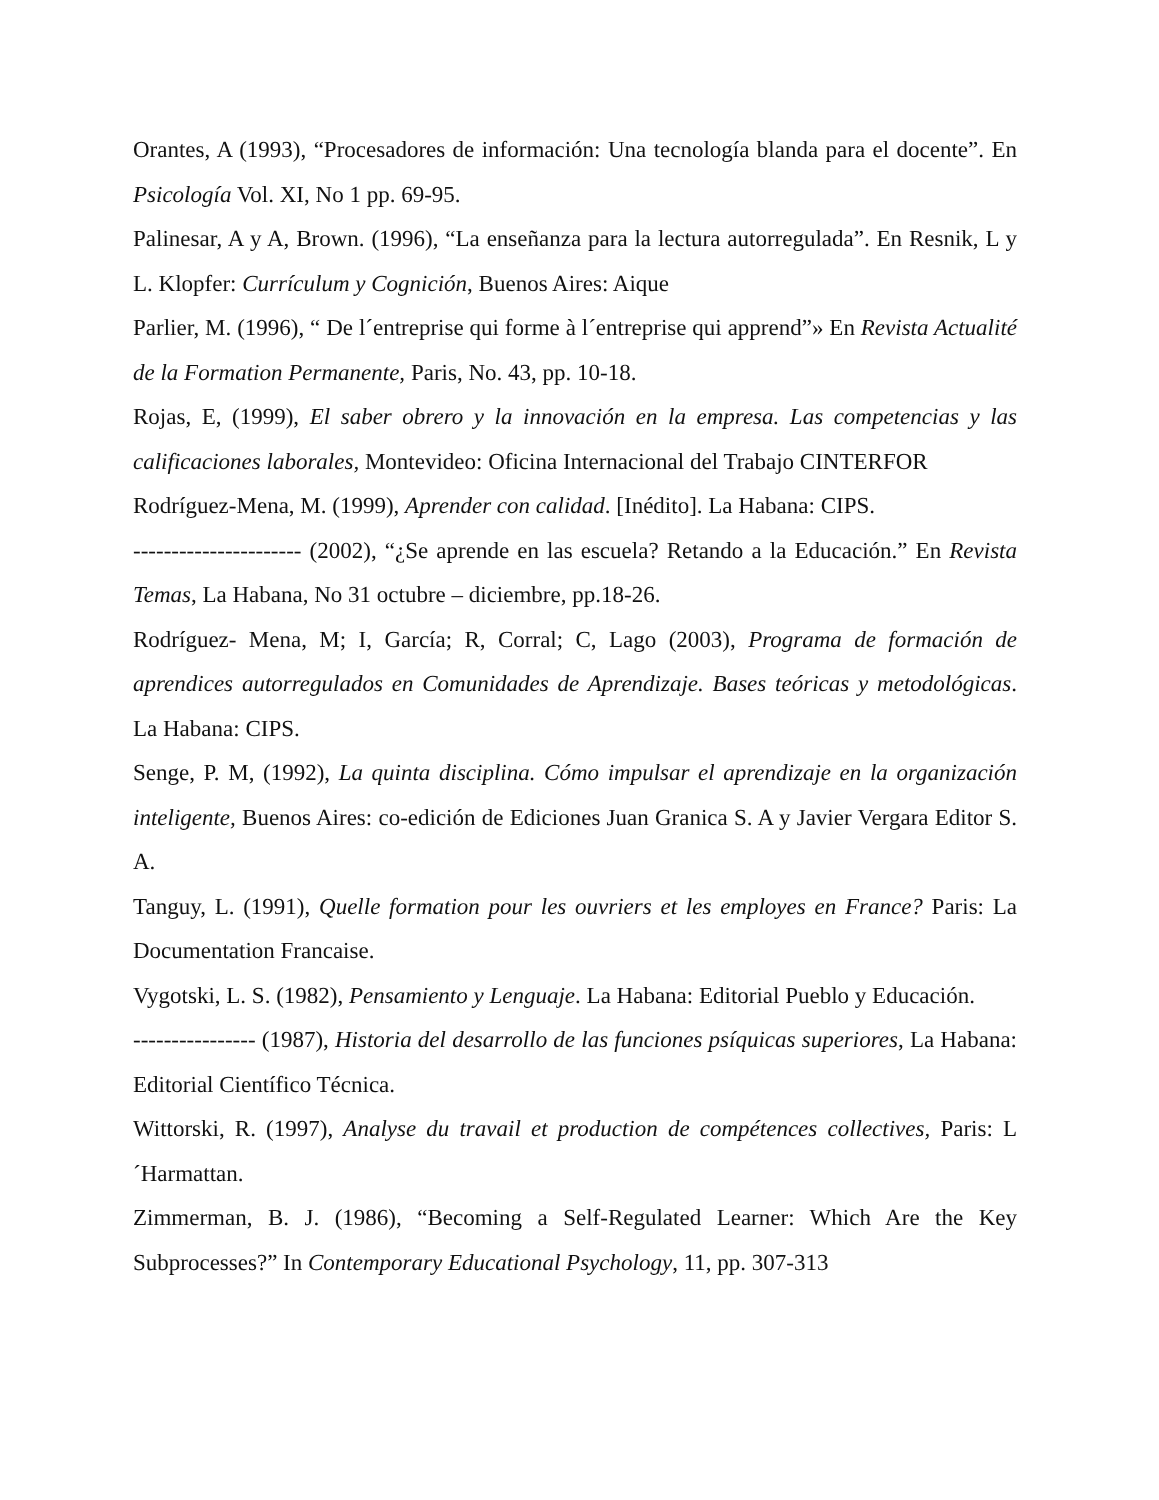Orantes, A (1993), “Procesadores de información: Una tecnología blanda para el docente”. En Psicología Vol. XI, No 1 pp. 69-95.
Palinesar, A y A, Brown. (1996), “La enseñanza para la lectura autorregulada”. En Resnik, L y L. Klopfer: Currículum y Cognición, Buenos Aires: Aique
Parlier, M. (1996), “ De l´entreprise qui forme à l´entreprise qui apprend”» En Revista Actualité de la Formation Permanente, Paris, No. 43, pp. 10-18.
Rojas, E, (1999), El saber obrero y la innovación en la empresa. Las competencias y las calificaciones laborales, Montevideo: Oficina Internacional del Trabajo CINTERFOR
Rodríguez-Mena, M. (1999), Aprender con calidad. [Inédito]. La Habana: CIPS.
---------------------- (2002), “¿Se aprende en las escuela? Retando a la Educación.” En Revista Temas, La Habana, No 31 octubre – diciembre, pp.18-26.
Rodríguez- Mena, M; I, García; R, Corral; C, Lago (2003), Programa de formación de aprendices autorregulados en Comunidades de Aprendizaje. Bases teóricas y metodológicas. La Habana: CIPS.
Senge, P. M, (1992), La quinta disciplina. Cómo impulsar el aprendizaje en la organización inteligente, Buenos Aires: co-edición de Ediciones Juan Granica S. A y Javier Vergara Editor S. A.
Tanguy, L. (1991), Quelle formation pour les ouvriers et les employes en France? Paris: La Documentation Francaise.
Vygotski, L. S. (1982), Pensamiento y Lenguaje. La Habana: Editorial Pueblo y Educación.
---------------- (1987), Historia del desarrollo de las funciones psíquicas superiores, La Habana: Editorial Científico Técnica.
Wittorski, R. (1997), Analyse du travail et production de compétences collectives, Paris: L´Harmattan.
Zimmerman, B. J. (1986), “Becoming a Self-Regulated Learner: Which Are the Key Subprocesses?” In Contemporary Educational Psychology, 11, pp. 307-313